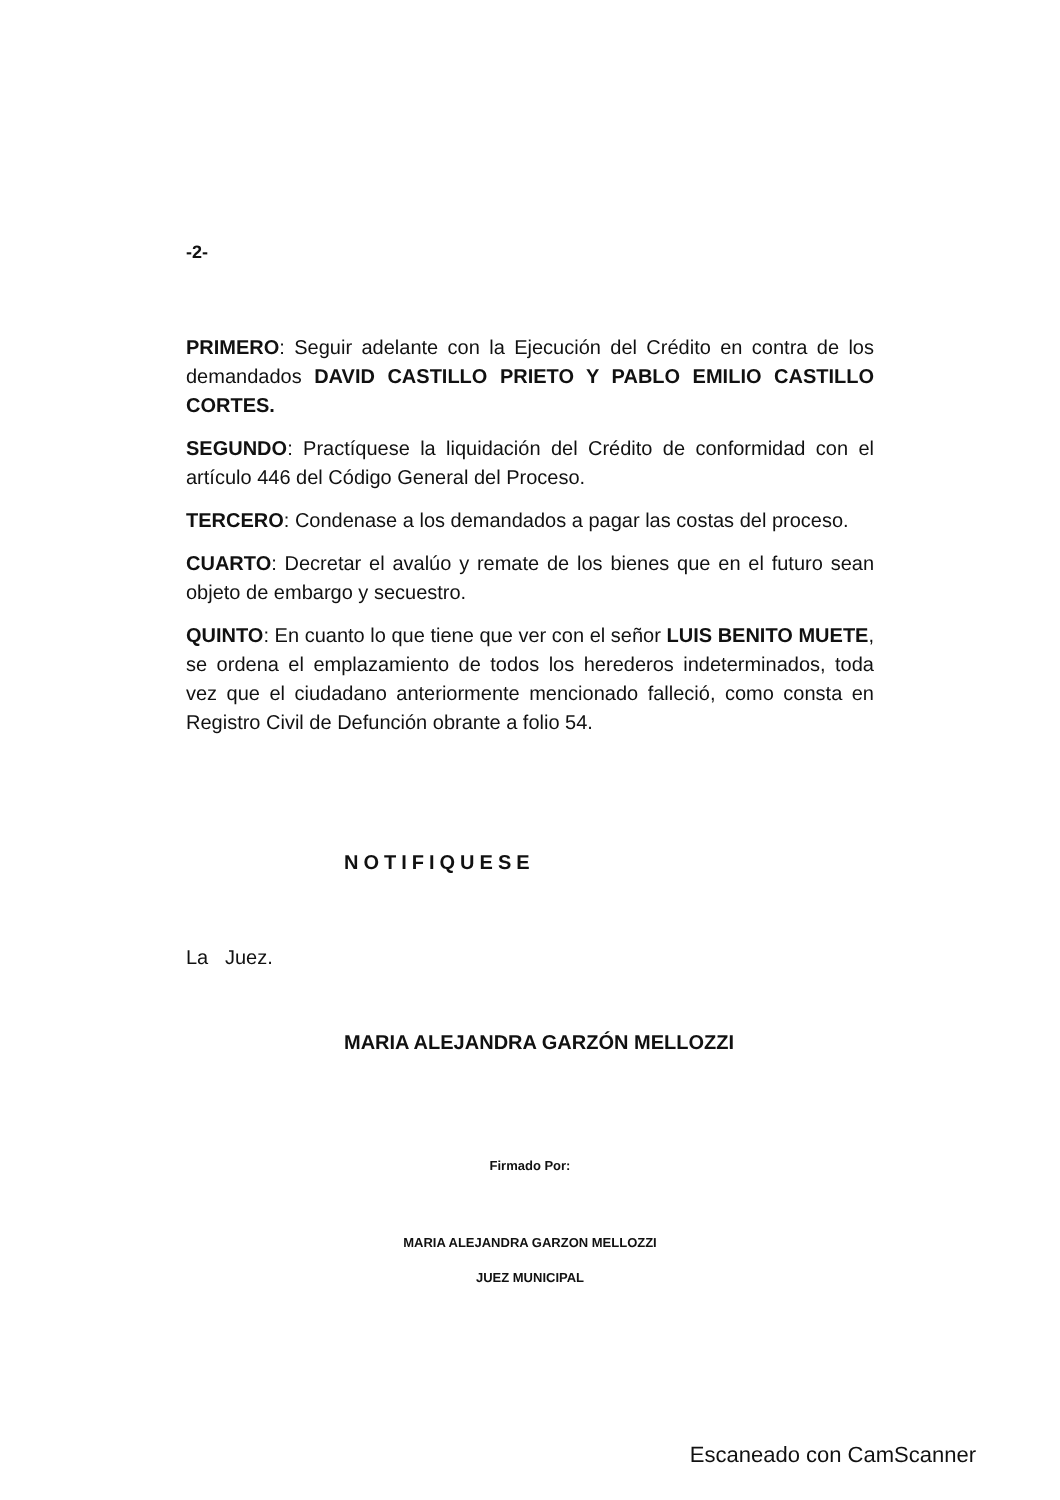-2-
PRIMERO: Seguir adelante con la Ejecución del Crédito en contra de los demandados DAVID CASTILLO PRIETO Y PABLO EMILIO CASTILLO CORTES.
SEGUNDO: Practíquese la liquidación del Crédito de conformidad con el artículo 446 del Código General del Proceso.
TERCERO: Condenase a los demandados a pagar las costas del proceso.
CUARTO: Decretar el avalúo y remate de los bienes que en el futuro sean objeto de embargo y secuestro.
QUINTO: En cuanto lo que tiene que ver con el señor LUIS BENITO MUETE, se ordena el emplazamiento de todos los herederos indeterminados, toda vez que el ciudadano anteriormente mencionado falleció, como consta en Registro Civil de Defunción obrante a folio 54.
NOTIFIQUESE
La Juez.
MARIA ALEJANDRA GARZÓN MELLOZZI
Firmado Por:
MARIA ALEJANDRA GARZON MELLOZZI
JUEZ MUNICIPAL
Escaneado con CamScanner